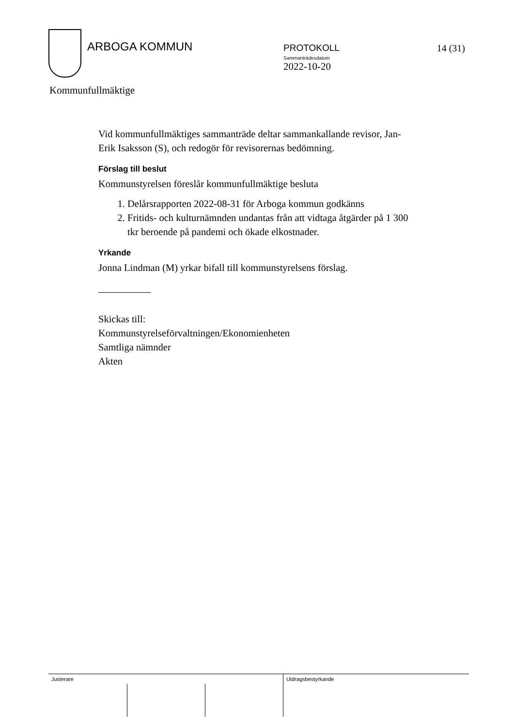ARBOGA KOMMUN
PROTOKOLL
Sammanträdesdatum
2022-10-20
14 (31)
Kommunfullmäktige
Vid kommunfullmäktiges sammanträde deltar sammankallande revisor, Jan-Erik Isaksson (S), och redogör för revisorernas bedömning.
Förslag till beslut
Kommunstyrelsen föreslår kommunfullmäktige besluta
1. Delårsrapporten 2022-08-31 för Arboga kommun godkänns
2. Fritids- och kulturnämnden undantas från att vidtaga åtgärder på 1 300 tkr beroende på pandemi och ökade elkostnader.
Yrkande
Jonna Lindman (M) yrkar bifall till kommunstyrelsens förslag.
Skickas till:
Kommunstyrelseförvaltningen/Ekonomienheten
Samtliga nämnder
Akten
Justerare Utdragsbestyrkande